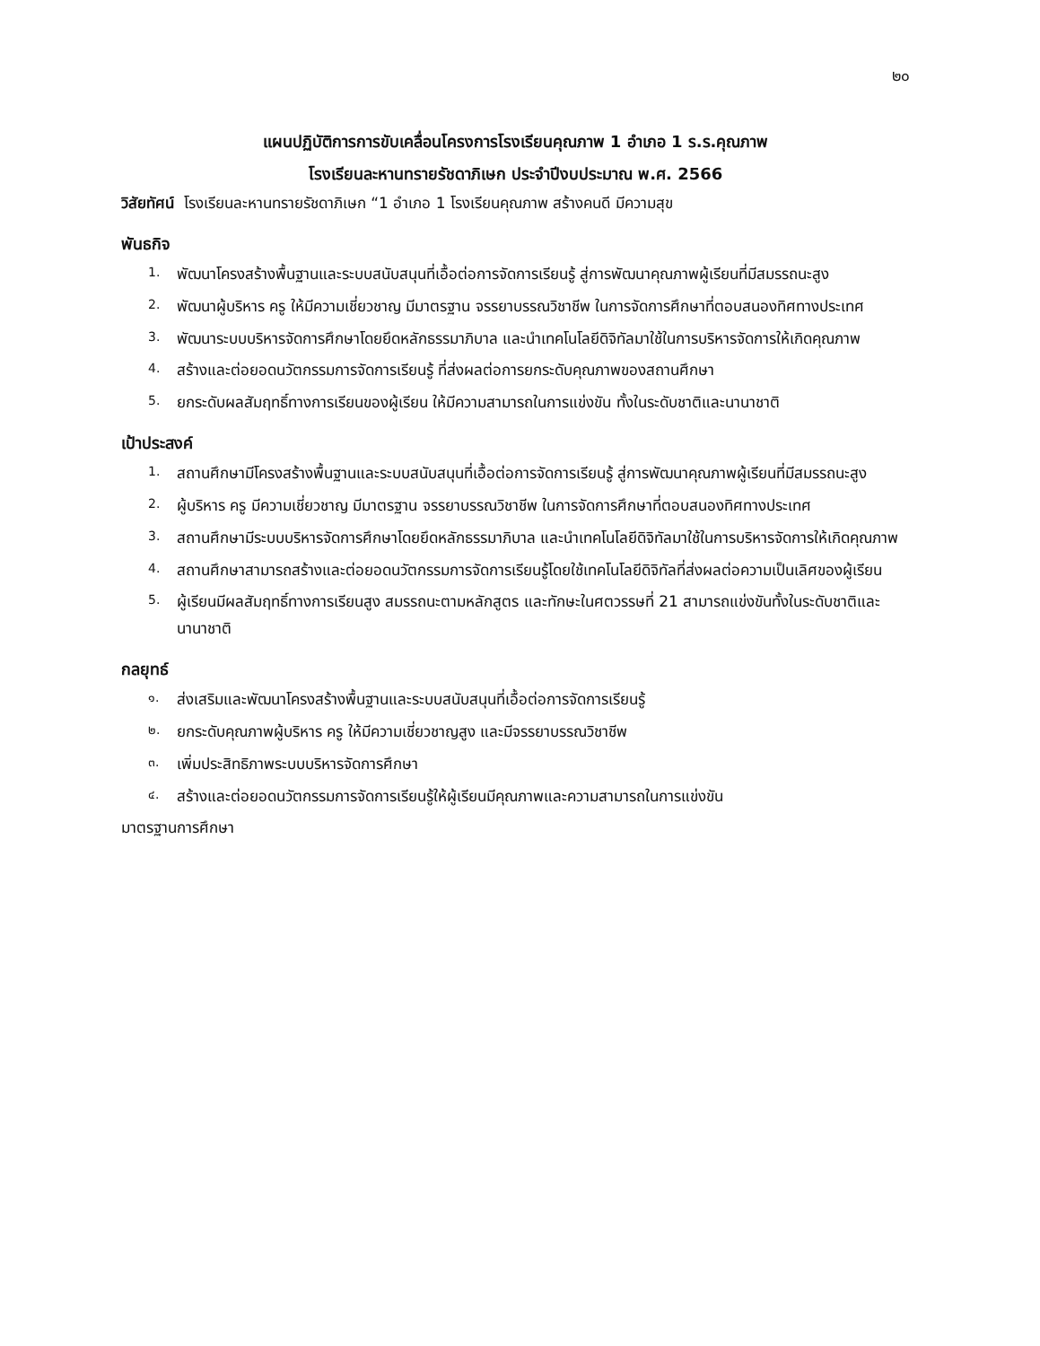๒๐
แผนปฏิบัติการการขับเคลื่อนโครงการโรงเรียนคุณภาพ 1 อำเภอ 1 ร.ร.คุณภาพ
โรงเรียนละหานทรายรัชดาภิเษก ประจำปีงบประมาณ พ.ศ. 2566
วิสัยทัศน์ โรงเรียนละหานทรายรัชดาภิเษก “1 อำเภอ 1 โรงเรียนคุณภาพ สร้างคนดี มีความสุข
พันธกิจ
1. พัฒนาโครงสร้างพื้นฐานและระบบสนับสนุนที่เอื้อต่อการจัดการเรียนรู้ สู่การพัฒนาคุณภาพผู้เรียนที่มีสมรรถนะสูง
2. พัฒนาผู้บริหาร ครู ให้มีความเชี่ยวชาญ มีมาตรฐาน จรรยาบรรณวิชาชีพ ในการจัดการศึกษาที่ตอบสนองทิศทางประเทศ
3. พัฒนาระบบบริหารจัดการศึกษาโดยยึดหลักธรรมาภิบาล และนำเทคโนโลยีดิจิทัลมาใช้ในการบริหารจัดการให้เกิดคุณภาพ
4. สร้างและต่อยอดนวัตกรรมการจัดการเรียนรู้ ที่ส่งผลต่อการยกระดับคุณภาพของสถานศึกษา
5. ยกระดับผลสัมฤทธิ์ทางการเรียนของผู้เรียน ให้มีความสามารถในการแข่งขัน ทั้งในระดับชาติและนานาชาติ
เป้าประสงค์
1. สถานศึกษามีโครงสร้างพื้นฐานและระบบสนับสนุนที่เอื้อต่อการจัดการเรียนรู้ สู่การพัฒนาคุณภาพผู้เรียนที่มีสมรรถนะสูง
2. ผู้บริหาร ครู มีความเชี่ยวชาญ มีมาตรฐาน จรรยาบรรณวิชาชีพ ในการจัดการศึกษาที่ตอบสนองทิศทางประเทศ
3. สถานศึกษามีระบบบริหารจัดการศึกษาโดยยึดหลักธรรมาภิบาล และนำเทคโนโลยีดิจิทัลมาใช้ในการบริหารจัดการให้เกิดคุณภาพ
4. สถานศึกษาสามารถสร้างและต่อยอดนวัตกรรมการจัดการเรียนรู้โดยใช้เทคโนโลยีดิจิทัลที่ส่งผลต่อความเป็นเลิศของผู้เรียน
5. ผู้เรียนมีผลสัมฤทธิ์ทางการเรียนสูง สมรรถนะตามหลักสูตร และทักษะในศตวรรษที่ 21 สามารถแข่งขันทั้งในระดับชาติและนานาชาติ
กลยุทธ์
๑. ส่งเสริมและพัฒนาโครงสร้างพื้นฐานและระบบสนับสนุนที่เอื้อต่อการจัดการเรียนรู้
๒. ยกระดับคุณภาพผู้บริหาร ครู ให้มีความเชี่ยวชาญสูง และมีจรรยาบรรณวิชาชีพ
๓. เพิ่มประสิทธิภาพระบบบริหารจัดการศึกษา
๔. สร้างและต่อยอดนวัตกรรมการจัดการเรียนรู้ให้ผู้เรียนมีคุณภาพและความสามารถในการแข่งขัน
มาตรฐานการศึกษา